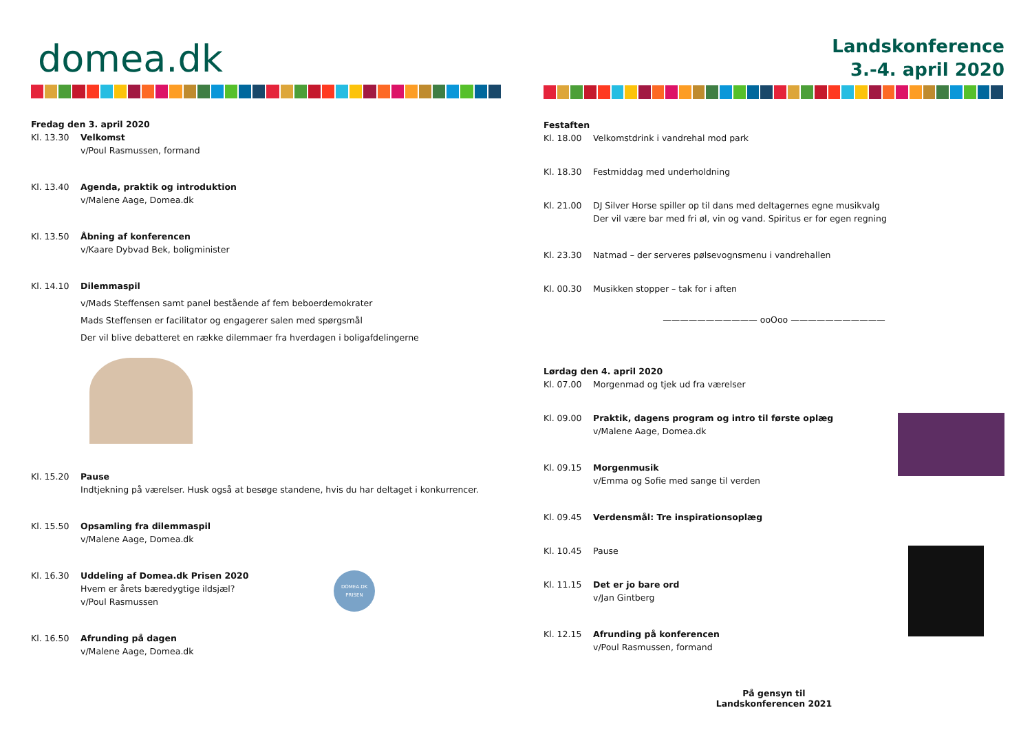domea.dk
Fredag den 3. april 2020
Kl. 13.30 Velkomst
v/Poul Rasmussen, formand
Kl. 13.40 Agenda, praktik og introduktion
v/Malene Aage, Domea.dk
Kl. 13.50 Åbning af konferencen
v/Kaare Dybvad Bek, boligminister
Kl. 14.10 Dilemmaspil
v/Mads Steffensen samt panel bestående af fem beboerdemokrater
Mads Steffensen er facilitator og engagerer salen med spørgsmål
Der vil blive debatteret en række dilemmaer fra hverdagen i boligafdelingerne
Kl. 15.20 Pause
Indtjekning på værelser. Husk også at besøge standene, hvis du har deltaget i konkurrencer.
Kl. 15.50 Opsamling fra dilemmaspil
v/Malene Aage, Domea.dk
Kl. 16.30 Uddeling af Domea.dk Prisen 2020
Hvem er årets bæredygtige ildsjæl?
v/Poul Rasmussen
Kl. 16.50 Afrunding på dagen
v/Malene Aage, Domea.dk
DOMEA.DK PRISEN
Landskonference
3.-4. april 2020
Festaften
Kl. 18.00 Velkomstdrink i vandrehal mod park
Kl. 18.30 Festmiddag med underholdning
Kl. 21.00 DJ Silver Horse spiller op til dans med deltagernes egne musikvalg
Der vil være bar med fri øl, vin og vand. Spiritus er for egen regning
Kl. 23.30 Natmad – der serveres pølsevognsmenu i vandrehallen
Kl. 00.30 Musikken stopper – tak for i aften
——————————— ooOoo ———————————
Lørdag den 4. april 2020
Kl. 07.00 Morgenmad og tjek ud fra værelser
Kl. 09.00 Praktik, dagens program og intro til første oplæg
v/Malene Aage, Domea.dk
Kl. 09.15 Morgenmusik
v/Emma og Sofie med sange til verden
Kl. 09.45 Verdensmål: Tre inspirationsoplæg
Kl. 10.45 Pause
Kl. 11.15 Det er jo bare ord
v/Jan Gintberg
Kl. 12.15 Afrunding på konferencen
v/Poul Rasmussen, formand
På gensyn til
Landskonferencen 2021